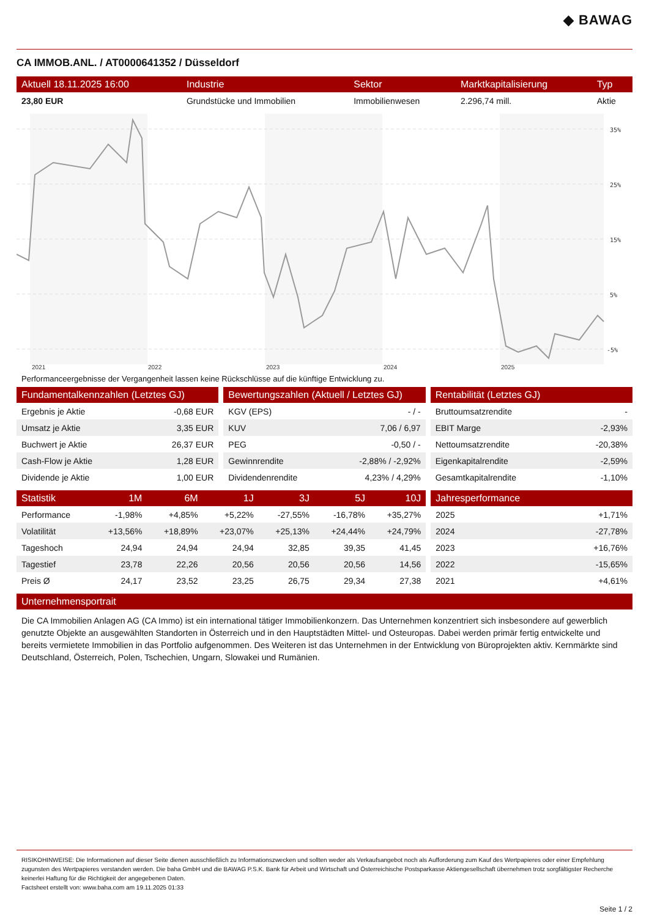◆ BAWAG
CA IMMOB.ANL. / AT0000641352 / Düsseldorf
| Aktuell 18.11.2025 16:00 | Industrie | Sektor | Marktkapitalisierung | Typ |
| --- | --- | --- | --- | --- |
| 23,80 EUR | Grundstücke und Immobilien | Immobilienwesen | 2.296,74 mill. | Aktie |
35%
25%
15%
5%
-5%
2021
2022
2023
2024
2025
Performanceergebnisse der Vergangenheit lassen keine Rückschlüsse auf die künftige Entwicklung zu.
| Fundamentalkennzahlen (Letztes GJ) | |
| --- | --- |
| Ergebnis je Aktie | -0,68 EUR |
| Umsatz je Aktie | 3,35 EUR |
| Buchwert je Aktie | 26,37 EUR |
| Cash-Flow je Aktie | 1,28 EUR |
| Dividende je Aktie | 1,00 EUR |
| Bewertungszahlen (Aktuell / Letztes GJ) | |
| --- | --- |
| KGV (EPS) | - / - |
| KUV | 7,06 / 6,97 |
| PEG | -0,50 / - |
| Gewinnrendite | -2,88% / -2,92% |
| Dividendenrendite | 4,23% / 4,29% |
| Rentabilität (Letztes GJ) | |
| --- | --- |
| Bruttoumsatzrendite | - |
| EBIT Marge | -2,93% |
| Nettoumsatzrendite | -20,38% |
| Eigenkapitalrendite | -2,59% |
| Gesamtkapitalrendite | -1,10% |
| Statistik | 1M | 6M | 1J | 3J | 5J | 10J |
| --- | --- | --- | --- | --- | --- | --- |
| Performance | -1,98% | +4,85% | +5,22% | -27,55% | -16,78% | +35,27% |
| Volatilität | +13,56% | +18,89% | +23,07% | +25,13% | +24,44% | +24,79% |
| Tageshoch | 24,94 | 24,94 | 24,94 | 32,85 | 39,35 | 41,45 |
| Tagestief | 23,78 | 22,26 | 20,56 | 20,56 | 20,56 | 14,56 |
| Preis Ø | 24,17 | 23,52 | 23,25 | 26,75 | 29,34 | 27,38 |
| Jahresperformance | |
| --- | --- |
| 2025 | +1,71% |
| 2024 | -27,78% |
| 2023 | +16,76% |
| 2022 | -15,65% |
| 2021 | +4,61% |
| Unternehmensportrait |
| --- |
Die CA Immobilien Anlagen AG (CA Immo) ist ein international tätiger Immobilienkonzern. Das Unternehmen konzentriert sich insbesondere auf gewerblich genutzte Objekte an ausgewählten Standorten in Österreich und in den Hauptstädten Mittel- und Osteuropas. Dabei werden primär fertig entwickelte und bereits vermietete Immobilien in das Portfolio aufgenommen. Des Weiteren ist das Unternehmen in der Entwicklung von Büroprojekten aktiv. Kernmärkte sind Deutschland, Österreich, Polen, Tschechien, Ungarn, Slowakei und Rumänien.
RISIKOHINWEISE: Die Informationen auf dieser Seite dienen ausschließlich zu Informationszwecken und sollten weder als Verkaufsangebot noch als Aufforderung zum Kauf des Wertpapieres oder einer Empfehlung zugunsten des Wertpapieres verstanden werden. Die baha GmbH und die BAWAG P.S.K. Bank für Arbeit und Wirtschaft und Österreichische Postsparkasse Aktiengesellschaft übernehmen trotz sorgfältigster Recherche keinerlei Haftung für die Richtigkeit der angegebenen Daten.
Factsheet erstellt von: www.baha.com am 19.11.2025 01:33
Seite 1 / 2